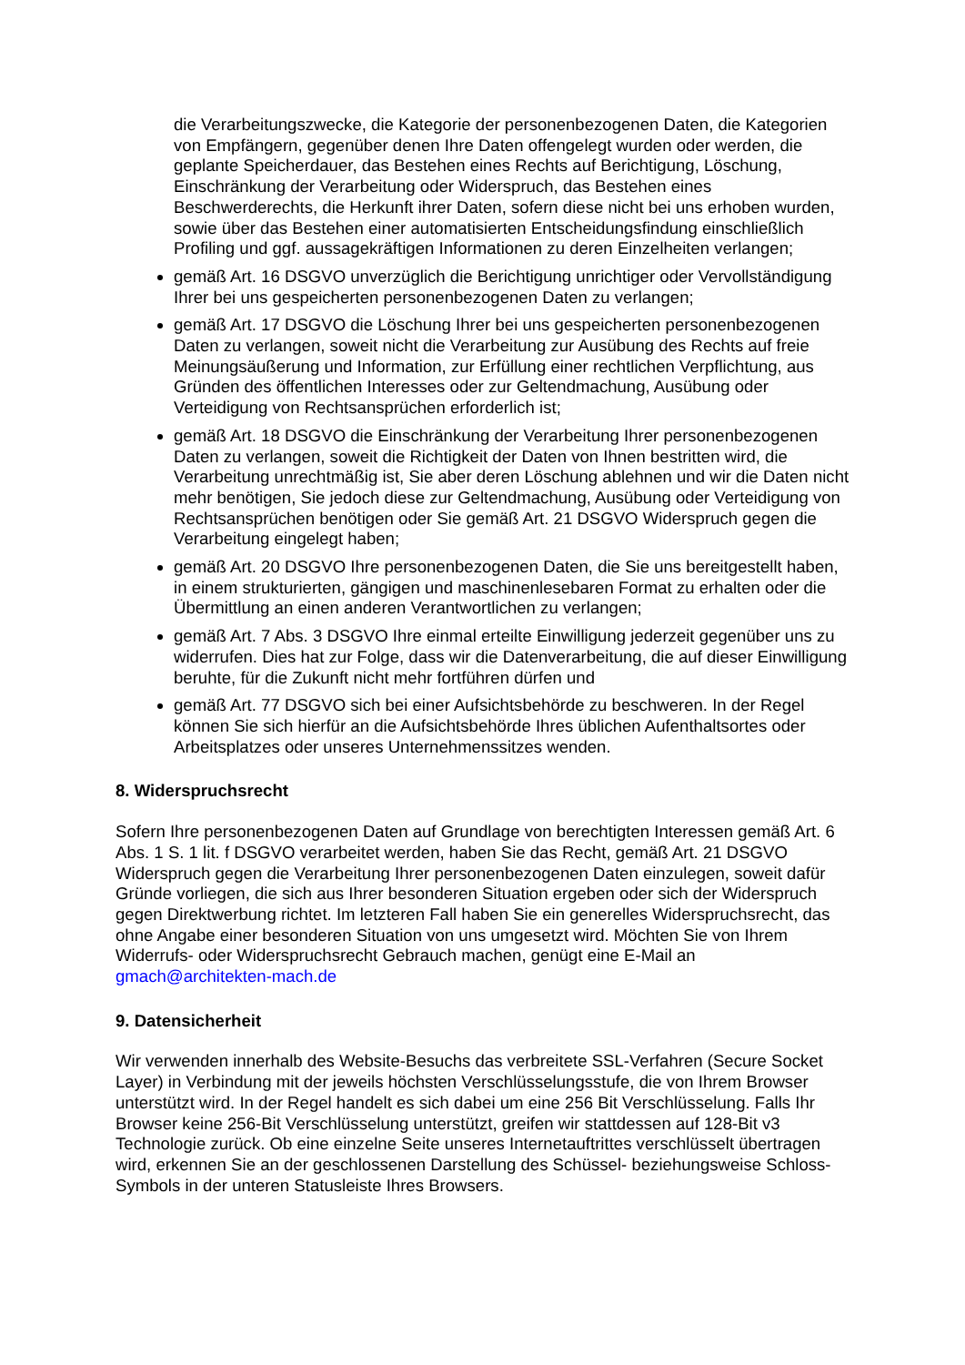die Verarbeitungszwecke, die Kategorie der personenbezogenen Daten, die Kategorien von Empfängern, gegenüber denen Ihre Daten offengelegt wurden oder werden, die geplante Speicherdauer, das Bestehen eines Rechts auf Berichtigung, Löschung, Einschränkung der Verarbeitung oder Widerspruch, das Bestehen eines Beschwerderechts, die Herkunft ihrer Daten, sofern diese nicht bei uns erhoben wurden, sowie über das Bestehen einer automatisierten Entscheidungsfindung einschließlich Profiling und ggf. aussagekräftigen Informationen zu deren Einzelheiten verlangen;
gemäß Art. 16 DSGVO unverzüglich die Berichtigung unrichtiger oder Vervollständigung Ihrer bei uns gespeicherten personenbezogenen Daten zu verlangen;
gemäß Art. 17 DSGVO die Löschung Ihrer bei uns gespeicherten personenbezogenen Daten zu verlangen, soweit nicht die Verarbeitung zur Ausübung des Rechts auf freie Meinungsäußerung und Information, zur Erfüllung einer rechtlichen Verpflichtung, aus Gründen des öffentlichen Interesses oder zur Geltendmachung, Ausübung oder Verteidigung von Rechtsansprüchen erforderlich ist;
gemäß Art. 18 DSGVO die Einschränkung der Verarbeitung Ihrer personenbezogenen Daten zu verlangen, soweit die Richtigkeit der Daten von Ihnen bestritten wird, die Verarbeitung unrechtmäßig ist, Sie aber deren Löschung ablehnen und wir die Daten nicht mehr benötigen, Sie jedoch diese zur Geltendmachung, Ausübung oder Verteidigung von Rechtsansprüchen benötigen oder Sie gemäß Art. 21 DSGVO Widerspruch gegen die Verarbeitung eingelegt haben;
gemäß Art. 20 DSGVO Ihre personenbezogenen Daten, die Sie uns bereitgestellt haben, in einem strukturierten, gängigen und maschinenlesebaren Format zu erhalten oder die Übermittlung an einen anderen Verantwortlichen zu verlangen;
gemäß Art. 7 Abs. 3 DSGVO Ihre einmal erteilte Einwilligung jederzeit gegenüber uns zu widerrufen. Dies hat zur Folge, dass wir die Datenverarbeitung, die auf dieser Einwilligung beruhte, für die Zukunft nicht mehr fortführen dürfen und
gemäß Art. 77 DSGVO sich bei einer Aufsichtsbehörde zu beschweren. In der Regel können Sie sich hierfür an die Aufsichtsbehörde Ihres üblichen Aufenthaltsortes oder Arbeitsplatzes oder unseres Unternehmenssitzes wenden.
8. Widerspruchsrecht
Sofern Ihre personenbezogenen Daten auf Grundlage von berechtigten Interessen gemäß Art. 6 Abs. 1 S. 1 lit. f DSGVO verarbeitet werden, haben Sie das Recht, gemäß Art. 21 DSGVO Widerspruch gegen die Verarbeitung Ihrer personenbezogenen Daten einzulegen, soweit dafür Gründe vorliegen, die sich aus Ihrer besonderen Situation ergeben oder sich der Widerspruch gegen Direktwerbung richtet. Im letzteren Fall haben Sie ein generelles Widerspruchsrecht, das ohne Angabe einer besonderen Situation von uns umgesetzt wird. Möchten Sie von Ihrem Widerrufs- oder Widerspruchsrecht Gebrauch machen, genügt eine E-Mail an gmach@architekten-mach.de
9. Datensicherheit
Wir verwenden innerhalb des Website-Besuchs das verbreitete SSL-Verfahren (Secure Socket Layer) in Verbindung mit der jeweils höchsten Verschlüsselungsstufe, die von Ihrem Browser unterstützt wird. In der Regel handelt es sich dabei um eine 256 Bit Verschlüsselung. Falls Ihr Browser keine 256-Bit Verschlüsselung unterstützt, greifen wir stattdessen auf 128-Bit v3 Technologie zurück. Ob eine einzelne Seite unseres Internetauftrittes verschlüsselt übertragen wird, erkennen Sie an der geschlossenen Darstellung des Schüssel- beziehungsweise Schloss-Symbols in der unteren Statusleiste Ihres Browsers.